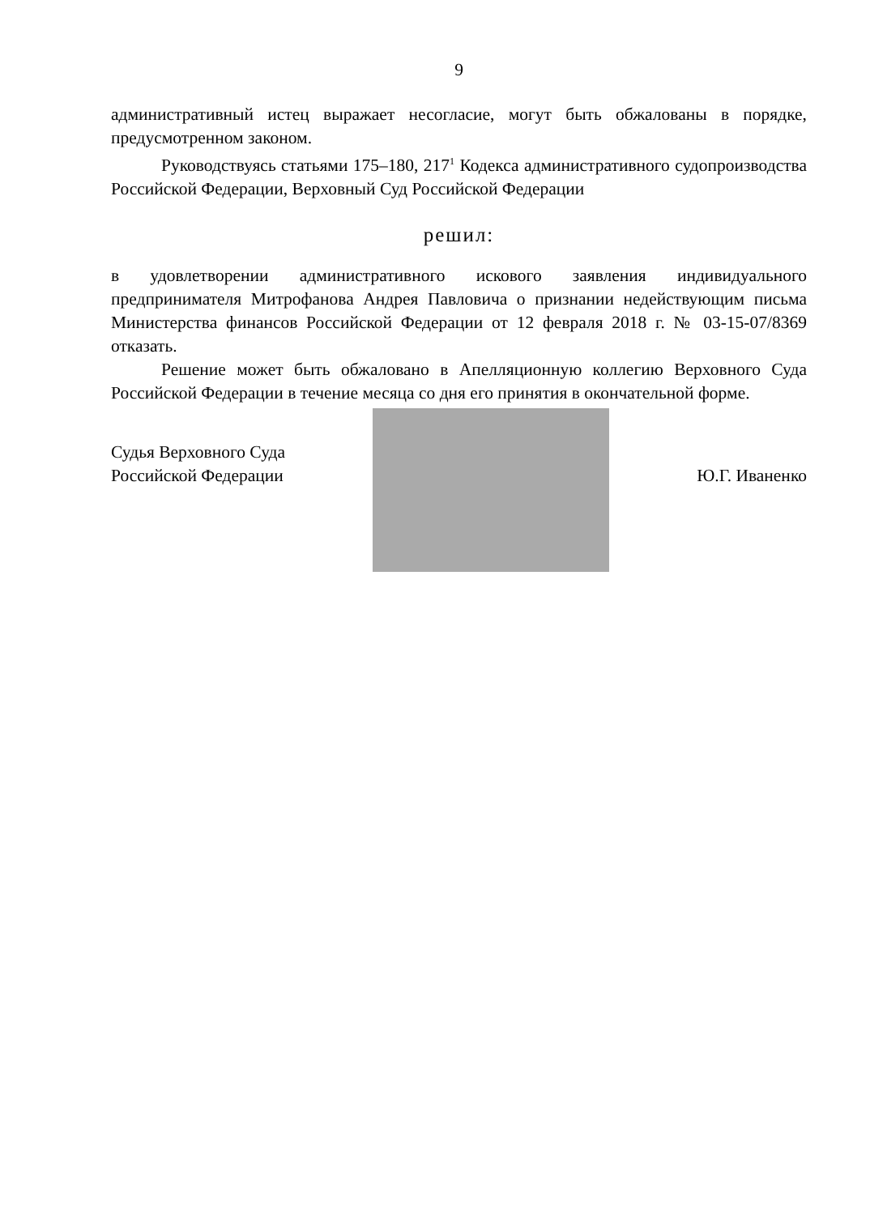9
административный истец выражает несогласие, могут быть обжалованы в порядке, предусмотренном законом.
Руководствуясь статьями 175–180, 217<sup>1</sup> Кодекса административного судопроизводства Российской Федерации, Верховный Суд Российской Федерации
решил:
в удовлетворении административного искового заявления индивидуального предпринимателя Митрофанова Андрея Павловича о признании недействующим письма Министерства финансов Российской Федерации от 12 февраля 2018 г. № 03-15-07/8369 отказать.
Решение может быть обжаловано в Апелляционную коллегию Верховного Суда Российской Федерации в течение месяца со дня его принятия в окончательной форме.
Судья Верховного Суда
Российской Федерации
Ю.Г. Иваненко